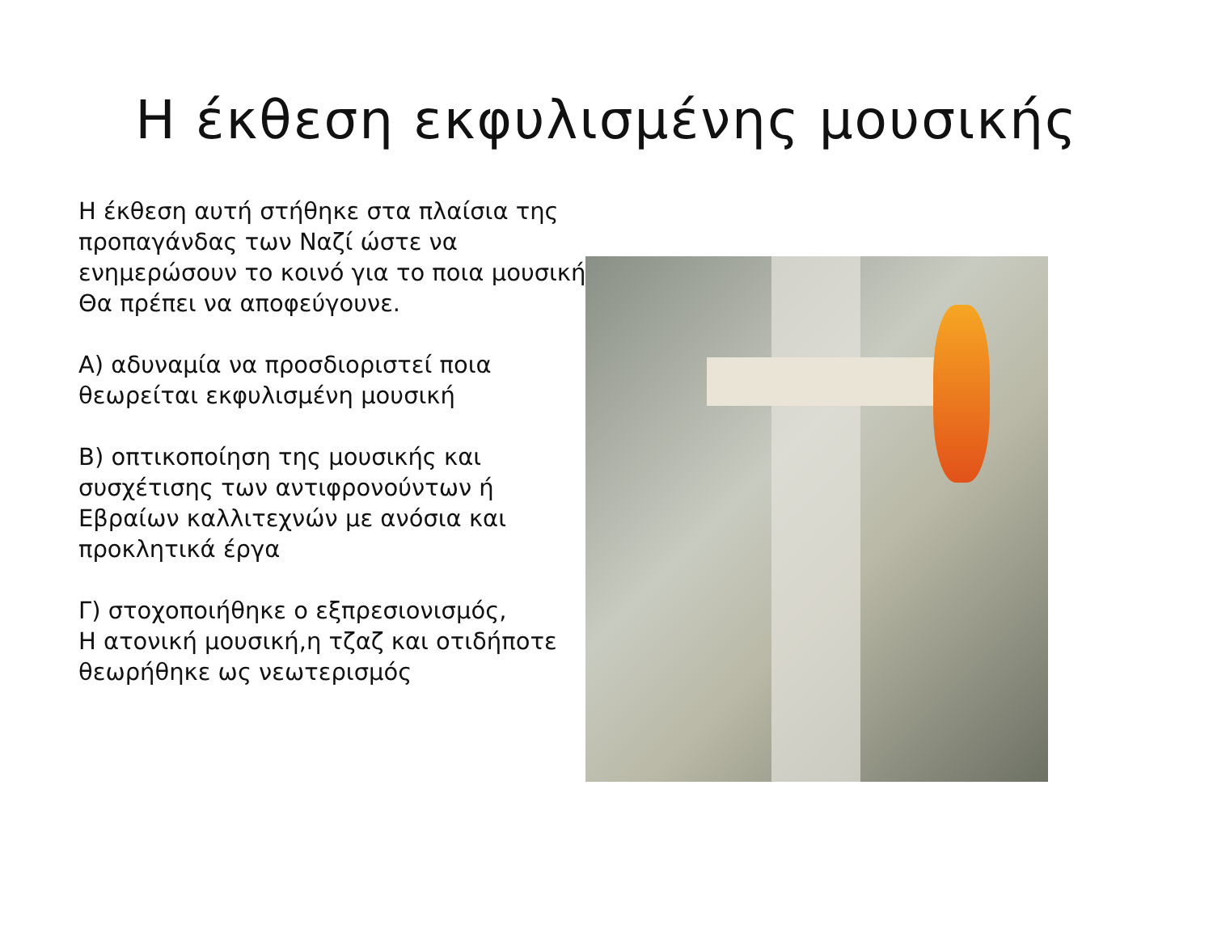Η έκθεση εκφυλισμένης μουσικής
Η έκθεση αυτή στήθηκε στα πλαίσια της
προπαγάνδας των Ναζί ώστε να ενημερώσουν το κοινό για το ποια μουσική
Θα πρέπει να αποφεύγουνε.
Α) αδυναμία να προσδιοριστεί ποια θεωρείται εκφυλισμένη μουσική
Β) οπτικοποίηση της μουσικής και συσχέτισης των αντιφρονούντων ή Εβραίων καλλιτεχνών με ανόσια και προκλητικά έργα
Γ) στοχοποιήθηκε ο εξπρεσιονισμός,
Η ατονική μουσική,η τζαζ και οτιδήποτε θεωρήθηκε ως νεωτερισμός